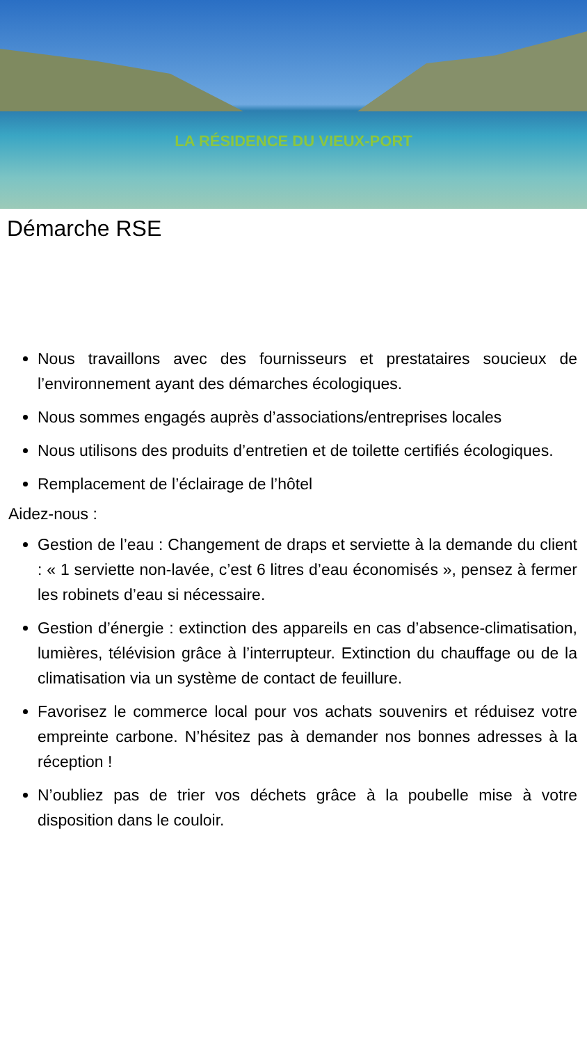LA RÉSIDENCE DU VIEUX-PORT
Démarche RSE
Nous travaillons avec des fournisseurs et prestataires soucieux de l’environnement ayant des démarches écologiques.
Nous sommes engagés auprès d’associations/entreprises locales
Nous utilisons des produits d’entretien et de toilette certifiés écologiques.
Remplacement de l’éclairage de l’hôtel
Aidez-nous :
Gestion de l’eau : Changement de draps et serviette à la demande du client : « 1 serviette non-lavée, c’est 6 litres d’eau économisés », pensez à fermer les robinets d’eau si nécessaire.
Gestion d’énergie : extinction des appareils en cas d’absence-climatisation, lumières, télévision grâce à l’interrupteur. Extinction du chauffage ou de la climatisation via un système de contact de feuillure.
Favorisez le commerce local pour vos achats souvenirs et réduisez votre empreinte carbone. N’hésitez pas à demander nos bonnes adresses à la réception !
N’oubliez pas de trier vos déchets grâce à la poubelle mise à votre disposition dans le couloir.